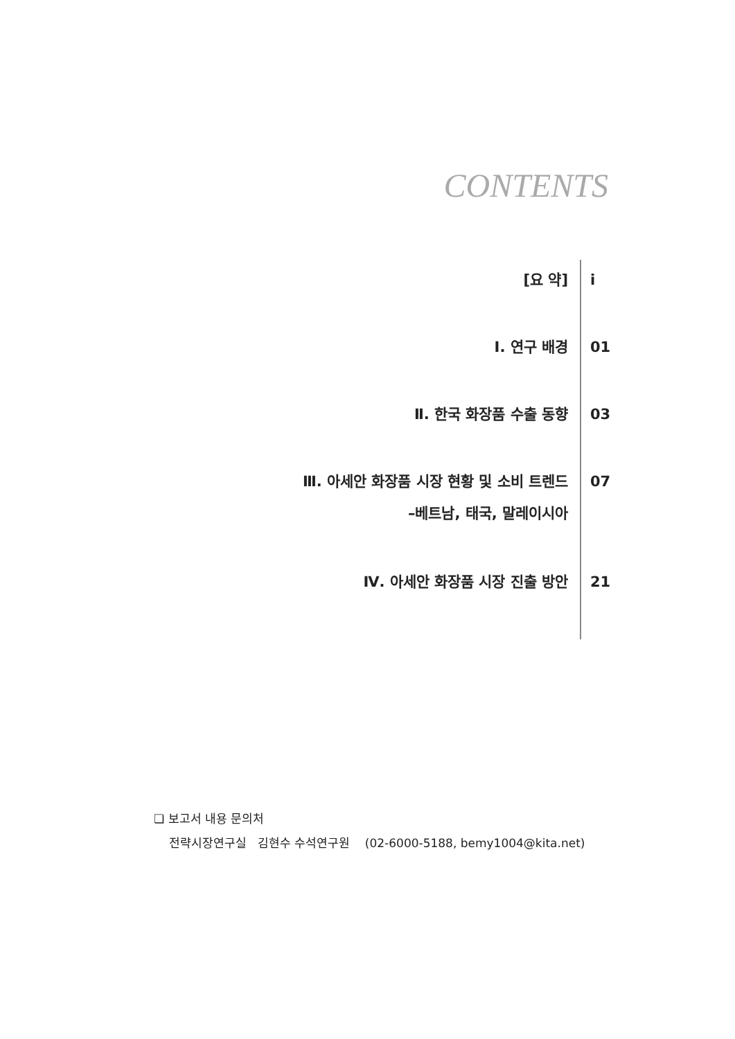CONTENTS
[요 약] i
Ⅰ. 연구 배경 01
Ⅱ. 한국 화장품 수출 동향 03
Ⅲ. 아세안 화장품 시장 현황 및 소비 트렌드
–베트남, 태국, 말레이시아
07
Ⅳ. 아세안 화장품 시장 진출 방안 21
❏ 보고서 내용 문의처
전략시장연구실 김현수 수석연구원 (02-6000-5188, bemy1004@kita.net)